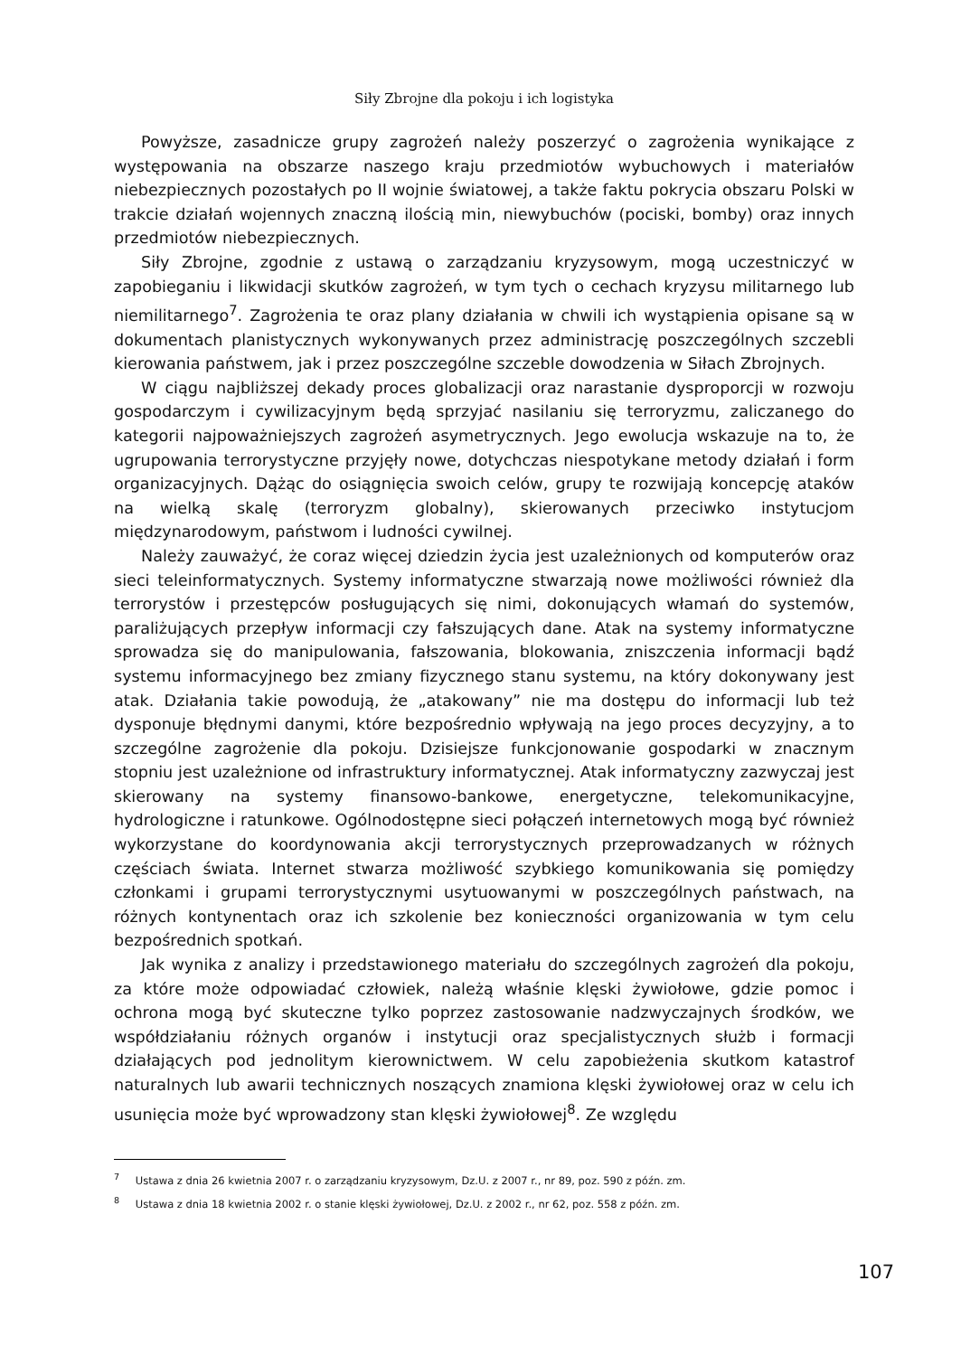Siły Zbrojne dla pokoju i ich logistyka
Powyższe, zasadnicze grupy zagrożeń należy poszerzyć o zagrożenia wynikające z występowania na obszarze naszego kraju przedmiotów wybuchowych i materiałów niebezpiecznych pozostałych po II wojnie światowej, a także faktu pokrycia obszaru Polski w trakcie działań wojennych znaczną ilością min, niewybuchów (pociski, bomby) oraz innych przedmiotów niebezpiecznych.
Siły Zbrojne, zgodnie z ustawą o zarządzaniu kryzysowym, mogą uczestniczyć w zapobieganiu i likwidacji skutków zagrożeń, w tym tych o cechach kryzysu militarnego lub niemilitarnego<sup>7</sup>. Zagrożenia te oraz plany działania w chwili ich wystąpienia opisane są w dokumentach planistycznych wykonywanych przez administrację poszczególnych szczebli kierowania państwem, jak i przez poszczególne szczeble dowodzenia w Siłach Zbrojnych.
W ciągu najbliższej dekady proces globalizacji oraz narastanie dysproporcji w rozwoju gospodarczym i cywilizacyjnym będą sprzyjać nasilaniu się terroryzmu, zaliczanego do kategorii najpoważniejszych zagrożeń asymetrycznych. Jego ewolucja wskazuje na to, że ugrupowania terrorystyczne przyjęły nowe, dotychczas niespotykane metody działań i form organizacyjnych. Dążąc do osiągnięcia swoich celów, grupy te rozwijają koncepcję ataków na wielką skalę (terroryzm globalny), skierowanych przeciwko instytucjom międzynarodowym, państwom i ludności cywilnej.
Należy zauważyć, że coraz więcej dziedzin życia jest uzależnionych od komputerów oraz sieci teleinformatycznych. Systemy informatyczne stwarzają nowe możliwości również dla terrorystów i przestępców posługujących się nimi, dokonujących włamań do systemów, paraliżujących przepływ informacji czy fałszujących dane. Atak na systemy informatyczne sprowadza się do manipulowania, fałszowania, blokowania, zniszczenia informacji bądź systemu informacyjnego bez zmiany fizycznego stanu systemu, na który dokonywany jest atak. Działania takie powodują, że „atakowany” nie ma dostępu do informacji lub też dysponuje błędnymi danymi, które bezpośrednio wpływają na jego proces decyzyjny, a to szczególne zagrożenie dla pokoju. Dzisiejsze funkcjonowanie gospodarki w znacznym stopniu jest uzależnione od infrastruktury informatycznej. Atak informatyczny zazwyczaj jest skierowany na systemy finansowo-bankowe, energetyczne, telekomunikacyjne, hydrologiczne i ratunkowe. Ogólnodostępne sieci połączeń internetowych mogą być również wykorzystane do koordynowania akcji terrorystycznych przeprowadzanych w różnych częściach świata. Internet stwarza możliwość szybkiego komunikowania się pomiędzy członkami i grupami terrorystycznymi usytuowanymi w poszczególnych państwach, na różnych kontynentach oraz ich szkolenie bez konieczności organizowania w tym celu bezpośrednich spotkań.
Jak wynika z analizy i przedstawionego materiału do szczególnych zagrożeń dla pokoju, za które może odpowiadać człowiek, należą właśnie klęski żywiołowe, gdzie pomoc i ochrona mogą być skuteczne tylko poprzez zastosowanie nadzwyczajnych środków, we współdziałaniu różnych organów i instytucji oraz specjalistycznych służb i formacji działających pod jednolitym kierownictwem. W celu zapobieżenia skutkom katastrof naturalnych lub awarii technicznych noszących znamiona klęski żywiołowej oraz w celu ich usunięcia może być wprowadzony stan klęski żywiołowej<sup>8</sup>. Ze względu
<sup>7</sup> Ustawa z dnia 26 kwietnia 2007 r. o zarządzaniu kryzysowym, Dz.U. z 2007 r., nr 89, poz. 590 z późn. zm.
<sup>8</sup> Ustawa z dnia 18 kwietnia 2002 r. o stanie klęski żywiołowej, Dz.U. z 2002 r., nr 62, poz. 558 z późn. zm.
107